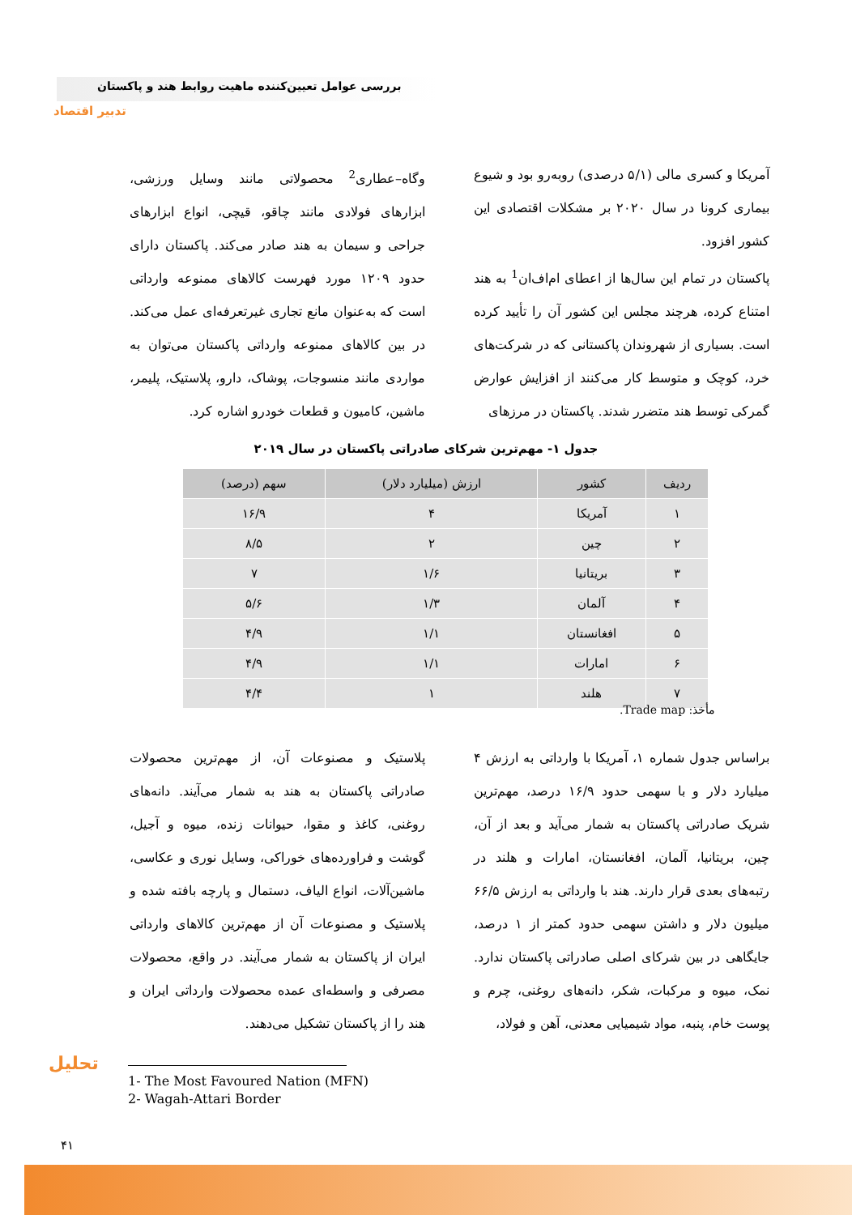بررسی عوامل تعیین‌کننده ماهیت روابط هند و پاکستان
تدبیر اقتصاد
آمریکا و کسری مالی (۵/۱ درصدی) روبه‌رو بود و شیوع بیماری کرونا در سال ۲۰۲۰ بر مشکلات اقتصادی این کشور افزود.
پاکستان در تمام این سال‌ها از اعطای ام‌اف‌ان<sup>1</sup> به هند امتناع کرده، هرچند مجلس این کشور آن را تأیید کرده است. بسیاری از شهروندان پاکستانی که در شرکت‌های خرد، کوچک و متوسط کار می‌کنند از افزایش عوارض گمرکی توسط هند متضرر شدند. پاکستان در مرزهای
وگاه–عطاری<sup>2</sup> محصولاتی مانند وسایل ورزشی، ابزارهای فولادی مانند چاقو، قیچی، انواع ابزارهای جراحی و سیمان به هند صادر می‌کند. پاکستان دارای حدود ۱۲۰۹ مورد فهرست کالاهای ممنوعه وارداتی است که به‌عنوان مانع تجاری غیرتعرفه‌ای عمل می‌کند. در بین کالاهای ممنوعه وارداتی پاکستان می‌توان به مواردی مانند منسوجات، پوشاک، دارو، پلاستیک، پلیمر، ماشین، کامیون و قطعات خودرو اشاره کرد.
جدول ۱- مهم‌ترین شرکای صادراتی پاکستان در سال ۲۰۱۹
| ردیف | کشور | ارزش (میلیارد دلار) | سهم (درصد) |
| --- | --- | --- | --- |
| ۱ | آمریکا | ۴ | ۱۶/۹ |
| ۲ | چین | ۲ | ۸/۵ |
| ۳ | بریتانیا | ۱/۶ | ۷ |
| ۴ | آلمان | ۱/۳ | ۵/۶ |
| ۵ | افغانستان | ۱/۱ | ۴/۹ |
| ۶ | امارات | ۱/۱ | ۴/۹ |
| ۷ | هلند | ۱ | ۴/۴ |
مأخذ: Trade map.
براساس جدول شماره ۱، آمریکا با وارداتی به ارزش ۴ میلیارد دلار و با سهمی حدود ۱۶/۹ درصد، مهم‌ترین شریک صادراتی پاکستان به شمار می‌آید و بعد از آن، چین، بریتانیا، آلمان، افغانستان، امارات و هلند در رتبه‌های بعدی قرار دارند. هند با وارداتی به ارزش ۶۶/۵ میلیون دلار و داشتن سهمی حدود کمتر از ۱ درصد، جایگاهی در بین شرکای اصلی صادراتی پاکستان ندارد. نمک، میوه و مرکبات، شکر، دانه‌های روغنی، چرم و پوست خام، پنبه، مواد شیمیایی معدنی، آهن و فولاد،
پلاستیک و مصنوعات آن، از مهم‌ترین محصولات صادراتی پاکستان به هند به شمار می‌آیند. دانه‌های روغنی، کاغذ و مقوا، حیوانات زنده، میوه و آجیل، گوشت و فراورده‌های خوراکی، وسایل نوری و عکاسی، ماشین‌آلات، انواع الیاف، دستمال و پارچه بافته شده و پلاستیک و مصنوعات آن از مهم‌ترین کالاهای وارداتی ایران از پاکستان به شمار می‌آیند. در واقع، محصولات مصرفی و واسطه‌ای عمده محصولات وارداتی ایران و هند را از پاکستان تشکیل می‌دهند.
تحلیل
1- The Most Favoured Nation (MFN)
2- Wagah-Attari Border
۴۱